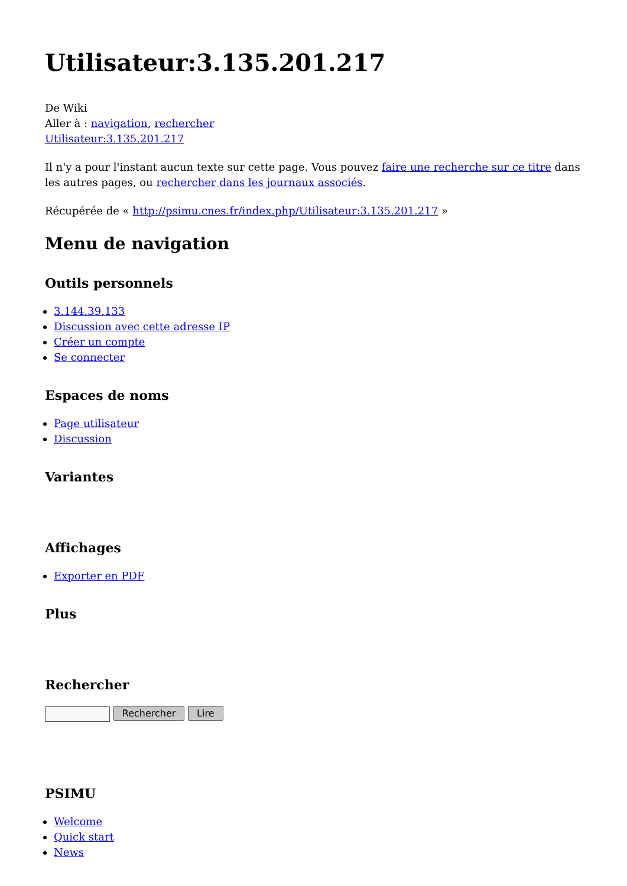Utilisateur:3.135.201.217
De Wiki
Aller à : navigation, rechercher
Utilisateur:3.135.201.217
Il n'y a pour l'instant aucun texte sur cette page. Vous pouvez faire une recherche sur ce titre dans les autres pages, ou rechercher dans les journaux associés.
Récupérée de « http://psimu.cnes.fr/index.php/Utilisateur:3.135.201.217 »
Menu de navigation
Outils personnels
3.144.39.133
Discussion avec cette adresse IP
Créer un compte
Se connecter
Espaces de noms
Page utilisateur
Discussion
Variantes
Affichages
Exporter en PDF
Plus
Rechercher
Rechercher Lire
PSIMU
Welcome
Quick start
News